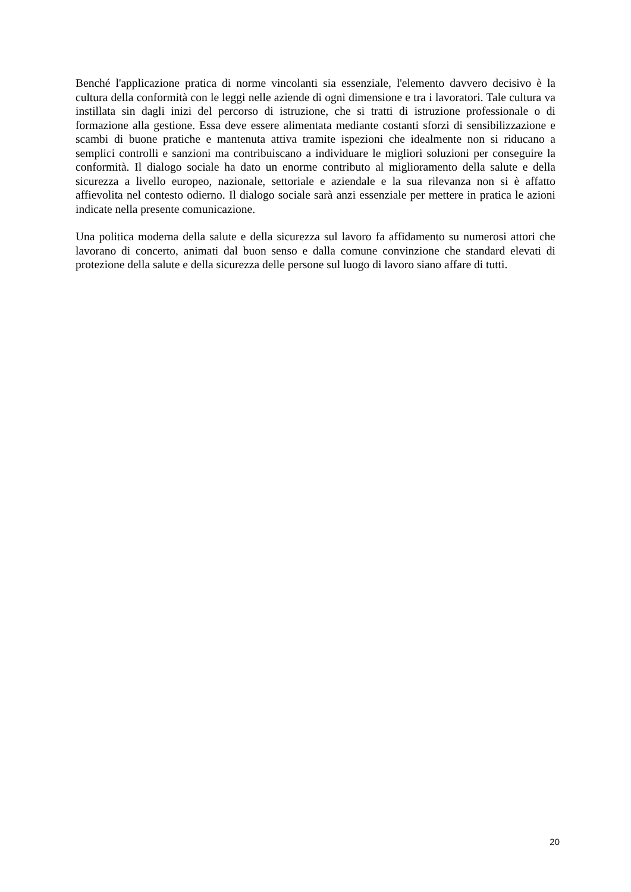Benché l'applicazione pratica di norme vincolanti sia essenziale, l'elemento davvero decisivo è la cultura della conformità con le leggi nelle aziende di ogni dimensione e tra i lavoratori. Tale cultura va instillata sin dagli inizi del percorso di istruzione, che si tratti di istruzione professionale o di formazione alla gestione. Essa deve essere alimentata mediante costanti sforzi di sensibilizzazione e scambi di buone pratiche e mantenuta attiva tramite ispezioni che idealmente non si riducano a semplici controlli e sanzioni ma contribuiscano a individuare le migliori soluzioni per conseguire la conformità. Il dialogo sociale ha dato un enorme contributo al miglioramento della salute e della sicurezza a livello europeo, nazionale, settoriale e aziendale e la sua rilevanza non si è affatto affievolita nel contesto odierno. Il dialogo sociale sarà anzi essenziale per mettere in pratica le azioni indicate nella presente comunicazione.
Una politica moderna della salute e della sicurezza sul lavoro fa affidamento su numerosi attori che lavorano di concerto, animati dal buon senso e dalla comune convinzione che standard elevati di protezione della salute e della sicurezza delle persone sul luogo di lavoro siano affare di tutti.
20